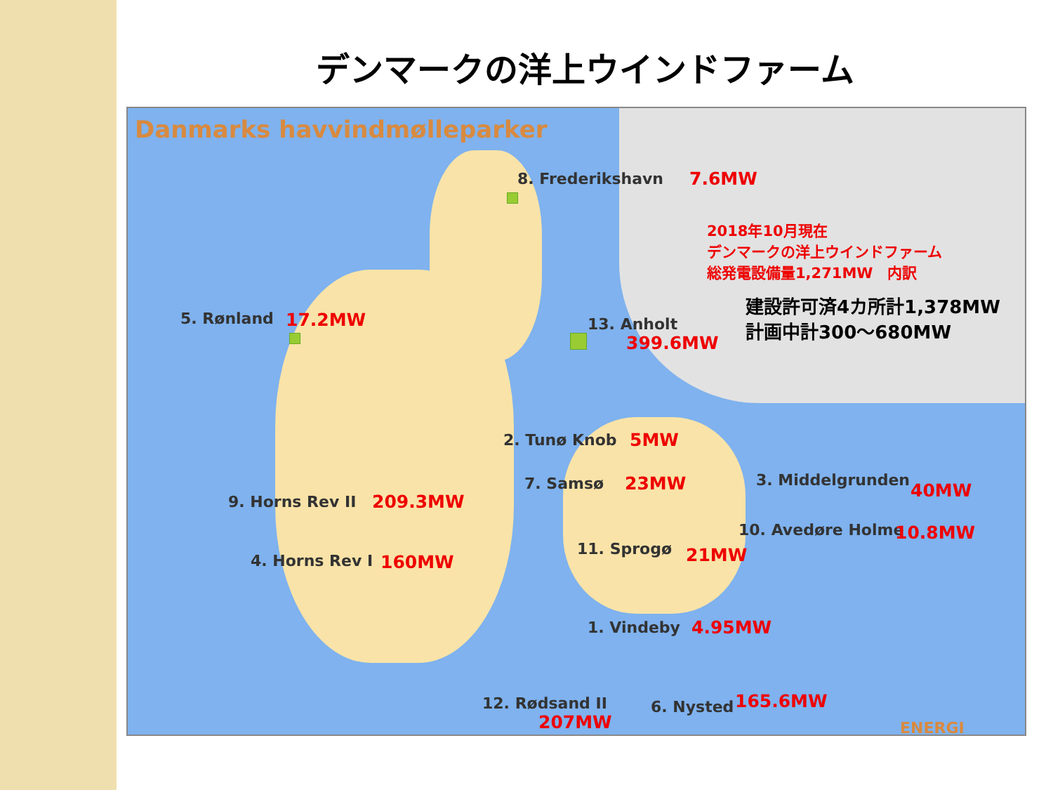デンマークの洋上ウインドファーム
Danmarks havvindmølleparker
8. Frederikshavn 7.6MW
2018年10月現在
デンマークの洋上ウインドファーム
総発電設備量1,271MW　内訳
建設許可済4カ所計1,378MW
計画中計300〜680MW
5. Rønland 17.2MW 13. Anholt
399.6MW
2. Tunø Knob 5MW
7. Samsø 23MW 3. Middelgrunden 40MW
9. Horns Rev II 209.3MW
10. Avedøre Holme 10.8MW
11. Sprogø 21MW
4. Horns Rev I 160MW
1. Vindeby 4.95MW
12. Rødsand II
207MW
6. Nysted 165.6MW
ENERGI